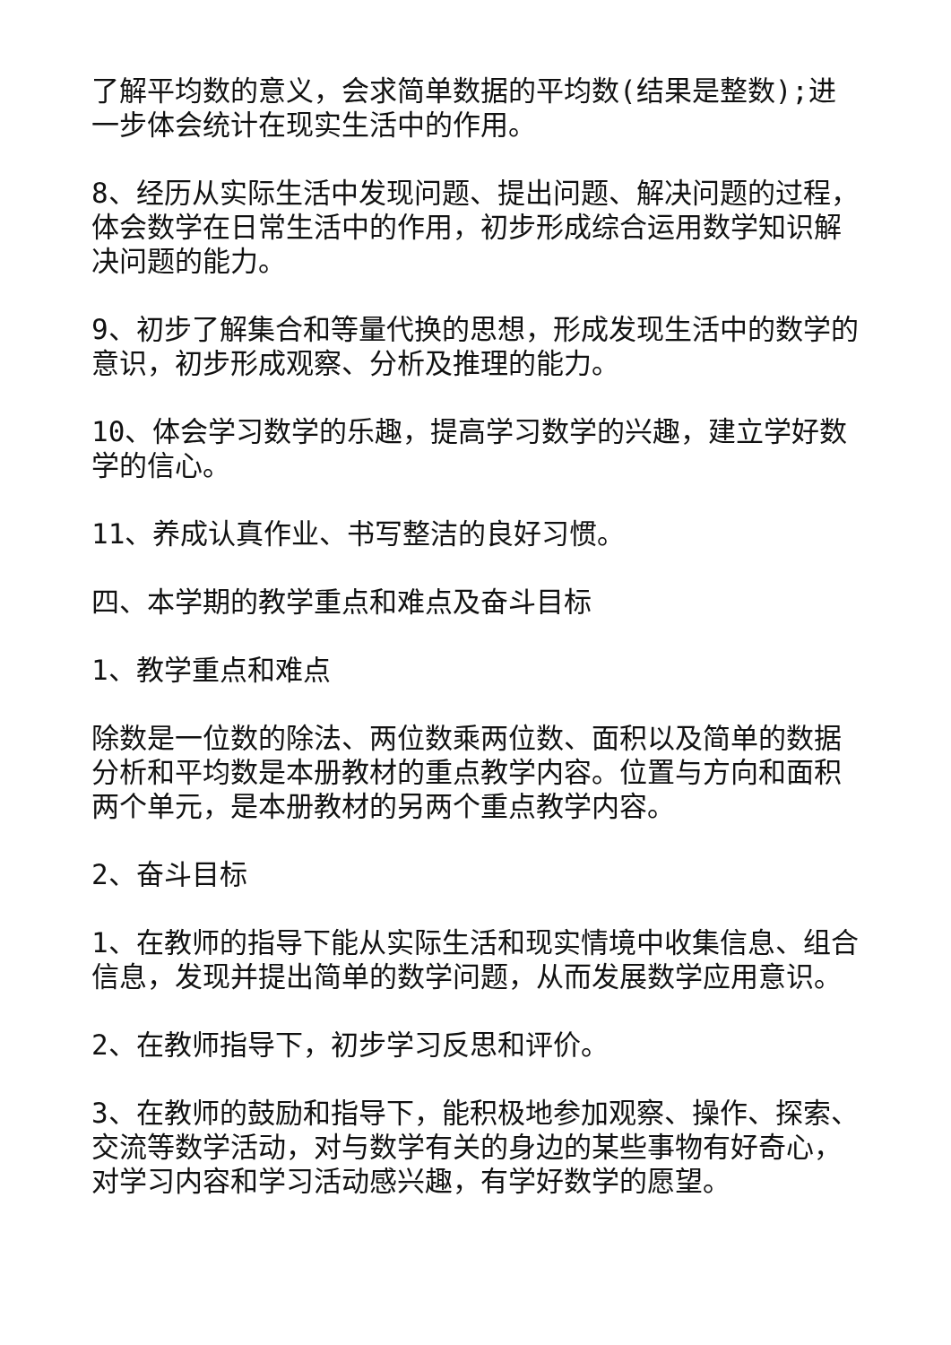了解平均数的意义，会求简单数据的平均数(结果是整数);进一步体会统计在现实生活中的作用。
8、经历从实际生活中发现问题、提出问题、解决问题的过程，体会数学在日常生活中的作用，初步形成综合运用数学知识解决问题的能力。
9、初步了解集合和等量代换的思想，形成发现生活中的数学的意识，初步形成观察、分析及推理的能力。
10、体会学习数学的乐趣，提高学习数学的兴趣，建立学好数学的信心。
11、养成认真作业、书写整洁的良好习惯。
四、本学期的教学重点和难点及奋斗目标
1、教学重点和难点
除数是一位数的除法、两位数乘两位数、面积以及简单的数据分析和平均数是本册教材的重点教学内容。位置与方向和面积两个单元，是本册教材的另两个重点教学内容。
2、奋斗目标
1、在教师的指导下能从实际生活和现实情境中收集信息、组合信息，发现并提出简单的数学问题，从而发展数学应用意识。
2、在教师指导下，初步学习反思和评价。
3、在教师的鼓励和指导下，能积极地参加观察、操作、探索、交流等数学活动，对与数学有关的身边的某些事物有好奇心，对学习内容和学习活动感兴趣，有学好数学的愿望。